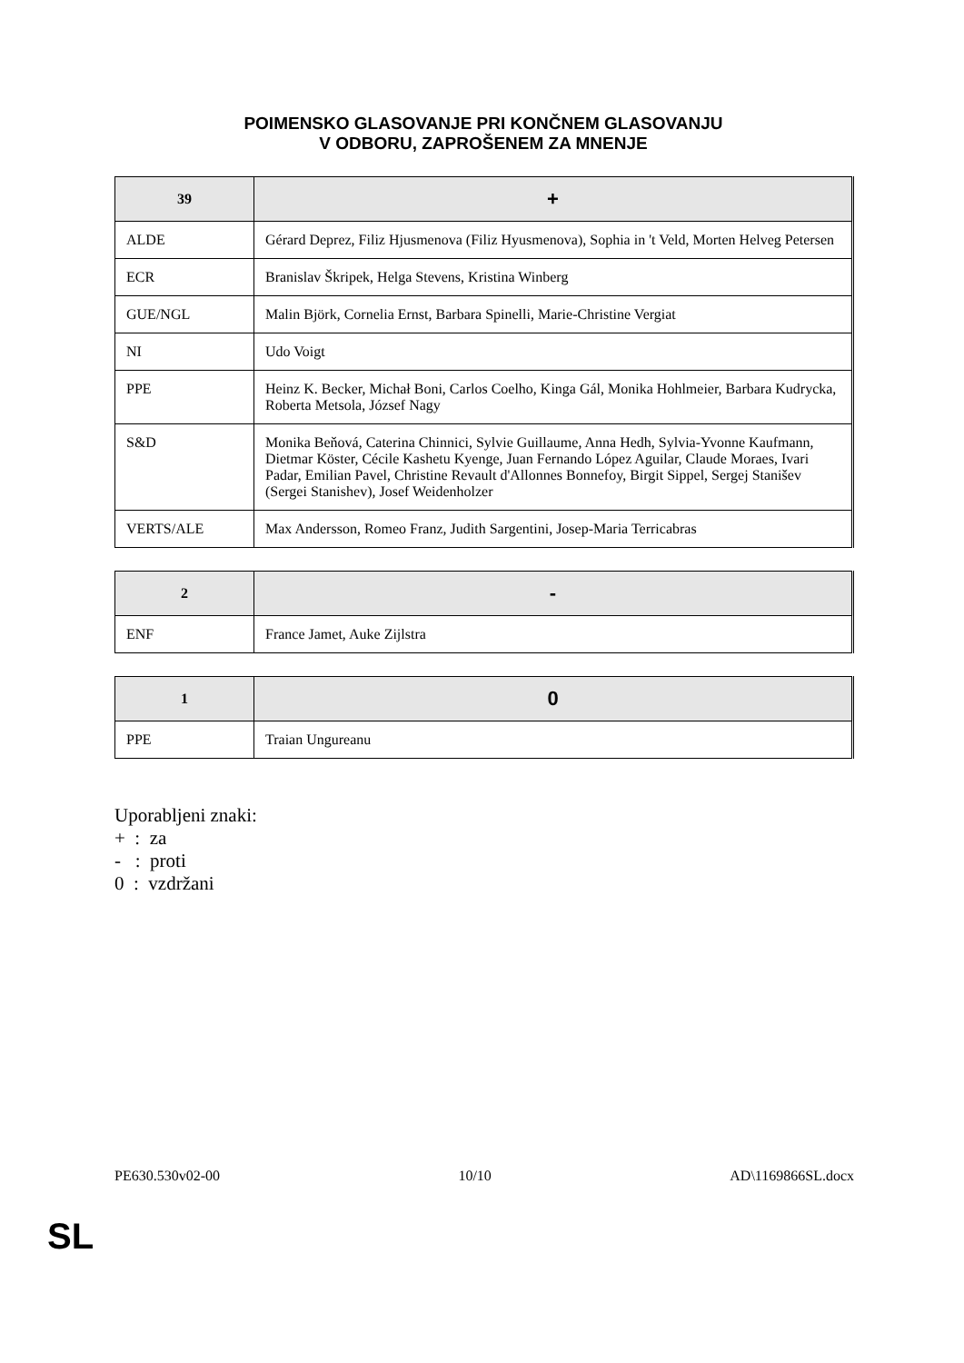POIMENSKO GLASOVANJE PRI KONČNEM GLASOVANJU
V ODBORU, ZAPROŠENEM ZA MNENJE
| 39 | + |
| --- | --- |
| ALDE | Gérard Deprez, Filiz Hjusmenova (Filiz Hyusmenova), Sophia in 't Veld, Morten Helveg Petersen |
| ECR | Branislav Škripek, Helga Stevens, Kristina Winberg |
| GUE/NGL | Malin Björk, Cornelia Ernst, Barbara Spinelli, Marie-Christine Vergiat |
| NI | Udo Voigt |
| PPE | Heinz K. Becker, Michał Boni, Carlos Coelho, Kinga Gál, Monika Hohlmeier, Barbara Kudrycka, Roberta Metsola, József Nagy |
| S&D | Monika Beňová, Caterina Chinnici, Sylvie Guillaume, Anna Hedh, Sylvia-Yvonne Kaufmann, Dietmar Köster, Cécile Kashetu Kyenge, Juan Fernando López Aguilar, Claude Moraes, Ivari Padar, Emilian Pavel, Christine Revault d'Allonnes Bonnefoy, Birgit Sippel, Sergej Stanišev (Sergei Stanishev), Josef Weidenholzer |
| VERTS/ALE | Max Andersson, Romeo Franz, Judith Sargentini, Josep-Maria Terricabras |
| 2 | - |
| --- | --- |
| ENF | France Jamet, Auke Zijlstra |
| 1 | 0 |
| --- | --- |
| PPE | Traian Ungureanu |
Uporabljeni znaki:
+ : za
- : proti
0 : vzdržani
PE630.530v02-00 10/10 AD\1169866SL.docx
SL